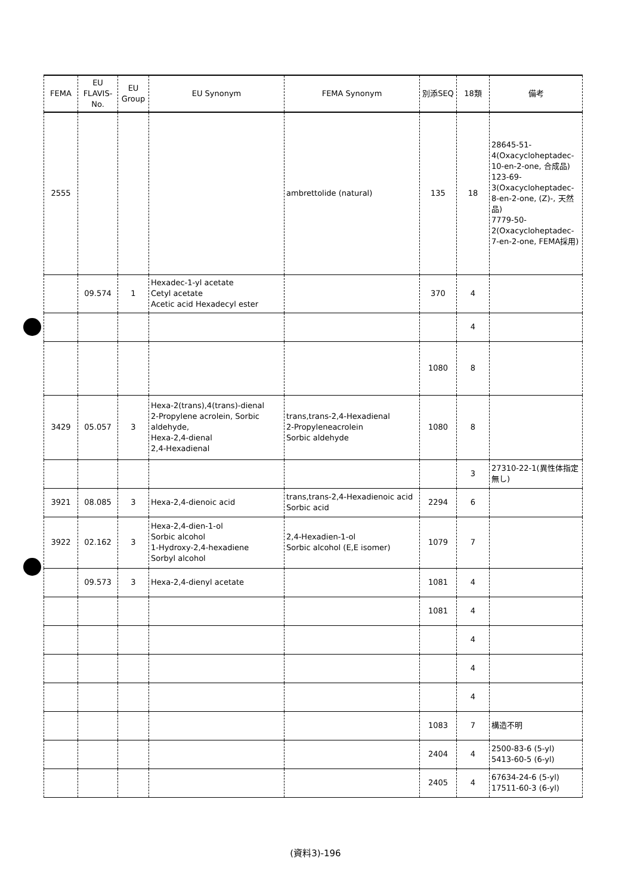| FEMA | EU FLAVIS-No. | EU Group | EU Synonym | FEMA Synonym | 別添SEQ | 18類 | 備考 |
| --- | --- | --- | --- | --- | --- | --- | --- |
| 2555 | | | | ambrettolide (natural) | 135 | 18 | 28645-51-4(Oxacycloheptadec-10-en-2-one, 合成品) 123-69-3(Oxacycloheptadec-8-en-2-one, (Z)-, 天然品) 7779-50-2(Oxacycloheptadec-7-en-2-one, FEMA採用) |
| | 09.574 | 1 | Hexadec-1-yl acetate Cetyl acetate Acetic acid Hexadecyl ester | | 370 | 4 | |
| | | | | | | 4 | |
| | | | | | 1080 | 8 | |
| 3429 | 05.057 | 3 | Hexa-2(trans),4(trans)-dienal 2-Propylene acrolein, Sorbic aldehyde, Hexa-2,4-dienal 2,4-Hexadienal | trans,trans-2,4-Hexadienal 2-Propyleneacrolein Sorbic aldehyde | 1080 | 8 | |
| | | | | | | 3 | 27310-22-1(異性体指定無し) |
| 3921 | 08.085 | 3 | Hexa-2,4-dienoic acid | trans,trans-2,4-Hexadienoic acid Sorbic acid | 2294 | 6 | |
| 3922 | 02.162 | 3 | Hexa-2,4-dien-1-ol Sorbic alcohol 1-Hydroxy-2,4-hexadiene Sorbyl alcohol | 2,4-Hexadien-1-ol Sorbic alcohol (E,E isomer) | 1079 | 7 | |
| | 09.573 | 3 | Hexa-2,4-dienyl acetate | | 1081 | 4 | |
| | | | | | 1081 | 4 | |
| | | | | | | 4 | |
| | | | | | | 4 | |
| | | | | | | 4 | |
| | | | | | 1083 | 7 | 構造不明 |
| | | | | | 2404 | 4 | 2500-83-6 (5-yl) 5413-60-5 (6-yl) |
| | | | | | 2405 | 4 | 67634-24-6 (5-yl) 17511-60-3 (6-yl) |
(資料3)-196